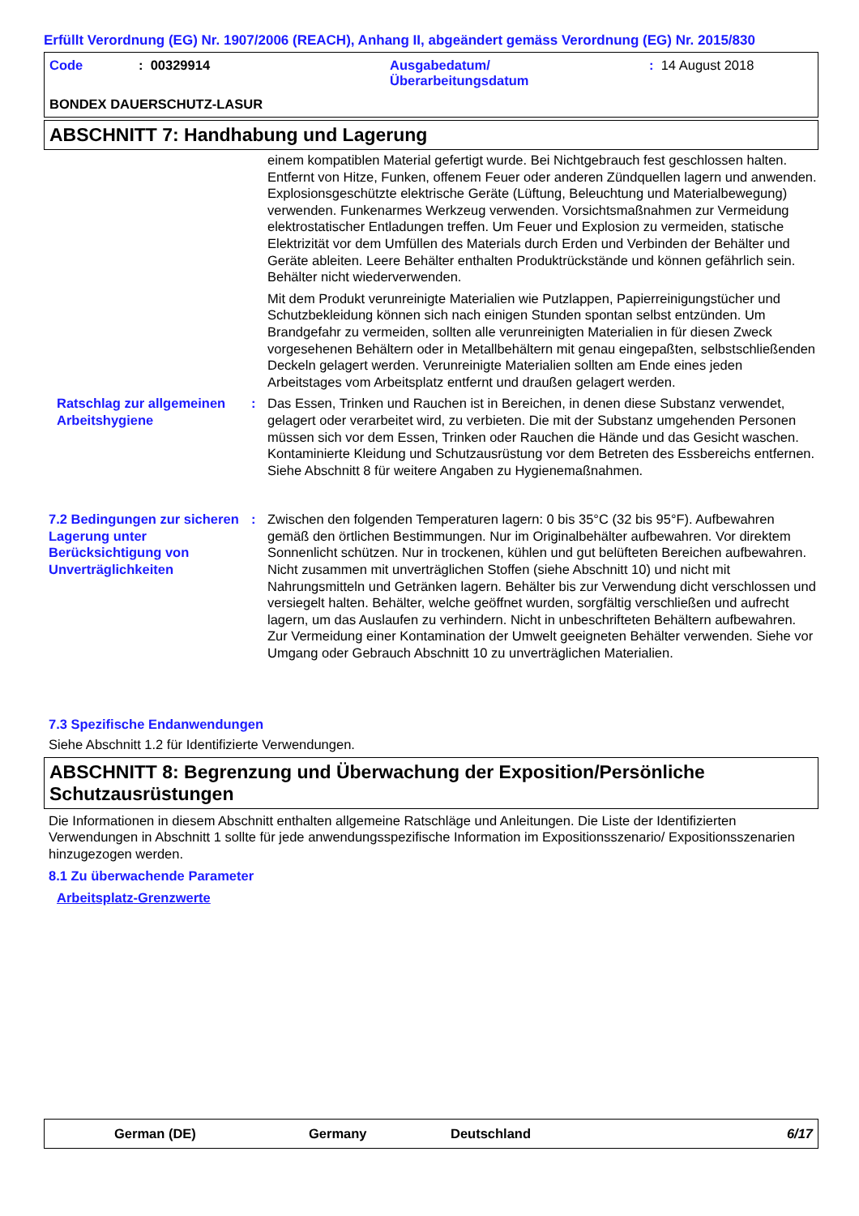Erfüllt Verordnung (EG) Nr. 1907/2006 (REACH), Anhang II, abgeändert gemäss Verordnung (EG) Nr. 2015/830
Code
: 00329914
Ausgabedatum/
Überarbeitungsdatum
: 14 August 2018
BONDEX DAUERSCHUTZ-LASUR
ABSCHNITT 7: Handhabung und Lagerung
einem kompatiblen Material gefertigt wurde. Bei Nichtgebrauch fest geschlossen halten. Entfernt von Hitze, Funken, offenem Feuer oder anderen Zündquellen lagern und anwenden. Explosionsgeschützte elektrische Geräte (Lüftung, Beleuchtung und Materialbewegung) verwenden. Funkenarmes Werkzeug verwenden. Vorsichtsmaßnahmen zur Vermeidung elektrostatischer Entladungen treffen. Um Feuer und Explosion zu vermeiden, statische Elektrizität vor dem Umfüllen des Materials durch Erden und Verbinden der Behälter und Geräte ableiten. Leere Behälter enthalten Produktrückstände und können gefährlich sein. Behälter nicht wiederverwenden.
Mit dem Produkt verunreinigte Materialien wie Putzlappen, Papierreinigungstücher und Schutzbekleidung können sich nach einigen Stunden spontan selbst entzünden. Um Brandgefahr zu vermeiden, sollten alle verunreinigten Materialien in für diesen Zweck vorgesehenen Behältern oder in Metallbehältern mit genau eingepaßten, selbstschließenden Deckeln gelagert werden. Verunreinigte Materialien sollten am Ende eines jeden Arbeitstages vom Arbeitsplatz entfernt und draußen gelagert werden.
Ratschlag zur allgemeinen Arbeitshygiene
:
Das Essen, Trinken und Rauchen ist in Bereichen, in denen diese Substanz verwendet, gelagert oder verarbeitet wird, zu verbieten. Die mit der Substanz umgehenden Personen müssen sich vor dem Essen, Trinken oder Rauchen die Hände und das Gesicht waschen. Kontaminierte Kleidung und Schutzausrüstung vor dem Betreten des Essbereichs entfernen. Siehe Abschnitt 8 für weitere Angaben zu Hygienemaßnahmen.
7.2 Bedingungen zur sicheren Lagerung unter Berücksichtigung von Unverträglichkeiten
:
Zwischen den folgenden Temperaturen lagern: 0 bis 35°C (32 bis 95°F). Aufbewahren gemäß den örtlichen Bestimmungen. Nur im Originalbehälter aufbewahren. Vor direktem Sonnenlicht schützen. Nur in trockenen, kühlen und gut belüfteten Bereichen aufbewahren. Nicht zusammen mit unverträglichen Stoffen (siehe Abschnitt 10) und nicht mit Nahrungsmitteln und Getränken lagern. Behälter bis zur Verwendung dicht verschlossen und versiegelt halten. Behälter, welche geöffnet wurden, sorgfältig verschließen und aufrecht lagern, um das Auslaufen zu verhindern. Nicht in unbeschrifteten Behältern aufbewahren. Zur Vermeidung einer Kontamination der Umwelt geeigneten Behälter verwenden. Siehe vor Umgang oder Gebrauch Abschnitt 10 zu unverträglichen Materialien.
7.3 Spezifische Endanwendungen
Siehe Abschnitt 1.2 für Identifizierte Verwendungen.
ABSCHNITT 8: Begrenzung und Überwachung der Exposition/Persönliche Schutzausrüstungen
Die Informationen in diesem Abschnitt enthalten allgemeine Ratschläge und Anleitungen. Die Liste der Identifizierten Verwendungen in Abschnitt 1 sollte für jede anwendungsspezifische Information im Expositionsszenario/ Expositionsszenarien hinzugezogen werden.
8.1 Zu überwachende Parameter
Arbeitsplatz-Grenzwerte
German (DE)
Germany
Deutschland
6/17